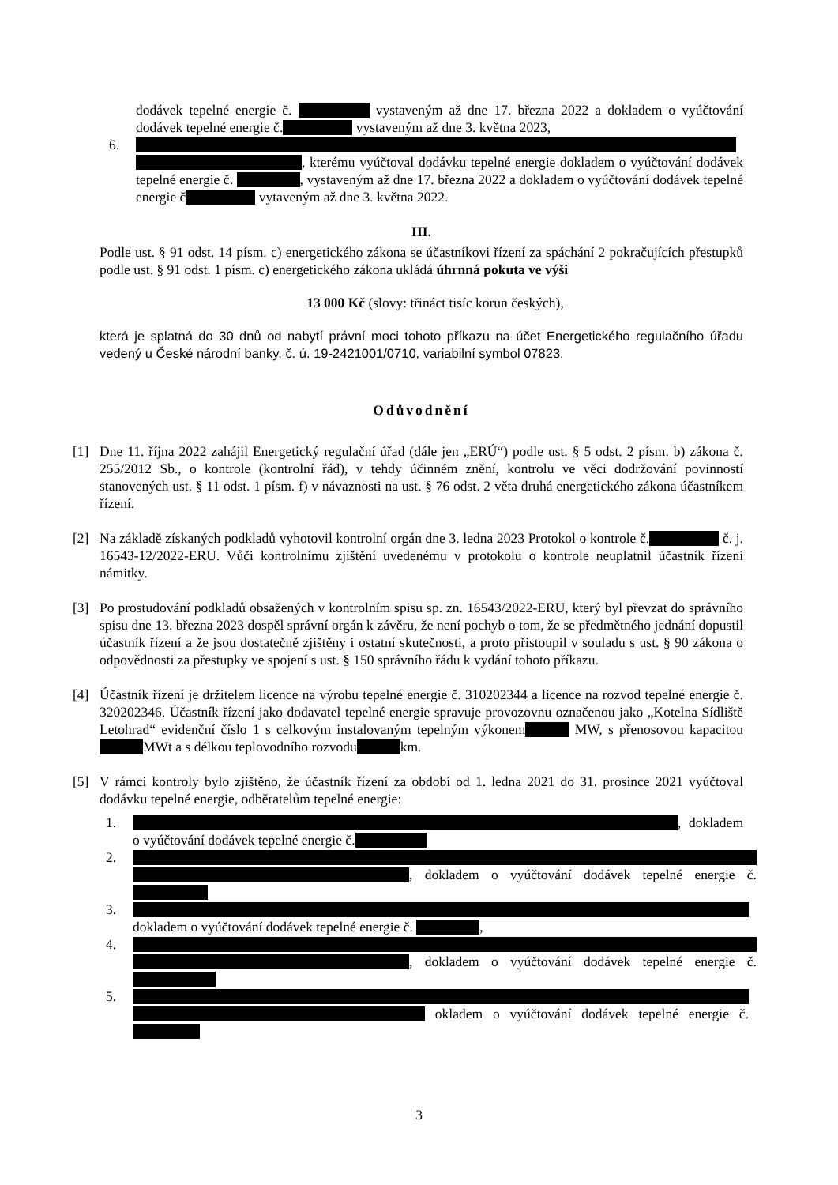dodávek tepelné energie č. vystaveným až dne 17. března 2022 a dokladem o vyúčtování dodávek tepelné energie č. vystaveným až dne 3. května 2023,
6. , kterému vyúčtoval dodávku tepelné energie dokladem o vyúčtování dodávek tepelné energie č. , vystaveným až dne 17. března 2022 a dokladem o vyúčtování dodávek tepelné energie č vytaveným až dne 3. května 2022.
III.
Podle ust. § 91 odst. 14 písm. c) energetického zákona se účastníkovi řízení za spáchání 2 pokračujících přestupků podle ust. § 91 odst. 1 písm. c) energetického zákona ukládá úhrnná pokuta ve výši
13 000 Kč (slovy: třináct tisíc korun českých),
která je splatná do 30 dnů od nabytí právní moci tohoto příkazu na účet Energetického regulačního úřadu vedený u České národní banky, č. ú. 19-2421001/0710, variabilní symbol 07823.
Odůvodnění
[1] Dne 11. října 2022 zahájil Energetický regulační úřad (dále jen „ERÚ“) podle ust. § 5 odst. 2 písm. b) zákona č. 255/2012 Sb., o kontrole (kontrolní řád), v tehdy účinném znění, kontrolu ve věci dodržování povinností stanovených ust. § 11 odst. 1 písm. f) v návaznosti na ust. § 76 odst. 2 věta druhá energetického zákona účastníkem řízení.
[2] Na základě získaných podkladů vyhotovil kontrolní orgán dne 3. ledna 2023 Protokol o kontrole č. č. j. 16543-12/2022-ERU. Vůči kontrolnímu zjištění uvedenému v protokolu o kontrole neuplatnil účastník řízení námitky.
[3] Po prostudování podkladů obsažených v kontrolním spisu sp. zn. 16543/2022-ERU, který byl převzat do správního spisu dne 13. března 2023 dospěl správní orgán k závěru, že není pochyb o tom, že se předmětného jednání dopustil účastník řízení a že jsou dostatečně zjištěny i ostatní skutečnosti, a proto přistoupil v souladu s ust. § 90 zákona o odpovědnosti za přestupky ve spojení s ust. § 150 správního řádu k vydání tohoto příkazu.
[4] Účastník řízení je držitelem licence na výrobu tepelné energie č. 310202344 a licence na rozvod tepelné energie č. 320202346. Účastník řízení jako dodavatel tepelné energie spravuje provozovnu označenou jako „Kotelna Sídliště Letohrad“ evidenční číslo 1 s celkovým instalovaným tepelným výkonem MW, s přenosovou kapacitou MWt a s délkou teplovodního rozvodu km.
[5] V rámci kontroly bylo zjištěno, že účastník řízení za období od 1. ledna 2021 do 31. prosince 2021 vyúčtoval dodávku tepelné energie, odběratelům tepelné energie:
1. , dokladem o vyúčtování dodávek tepelné energie č.
2. , dokladem o vyúčtování dodávek tepelné energie č.
3. dokladem o vyúčtování dodávek tepelné energie č. ,
4. , dokladem o vyúčtování dodávek tepelné energie č.
5. okladem o vyúčtování dodávek tepelné energie č.
3